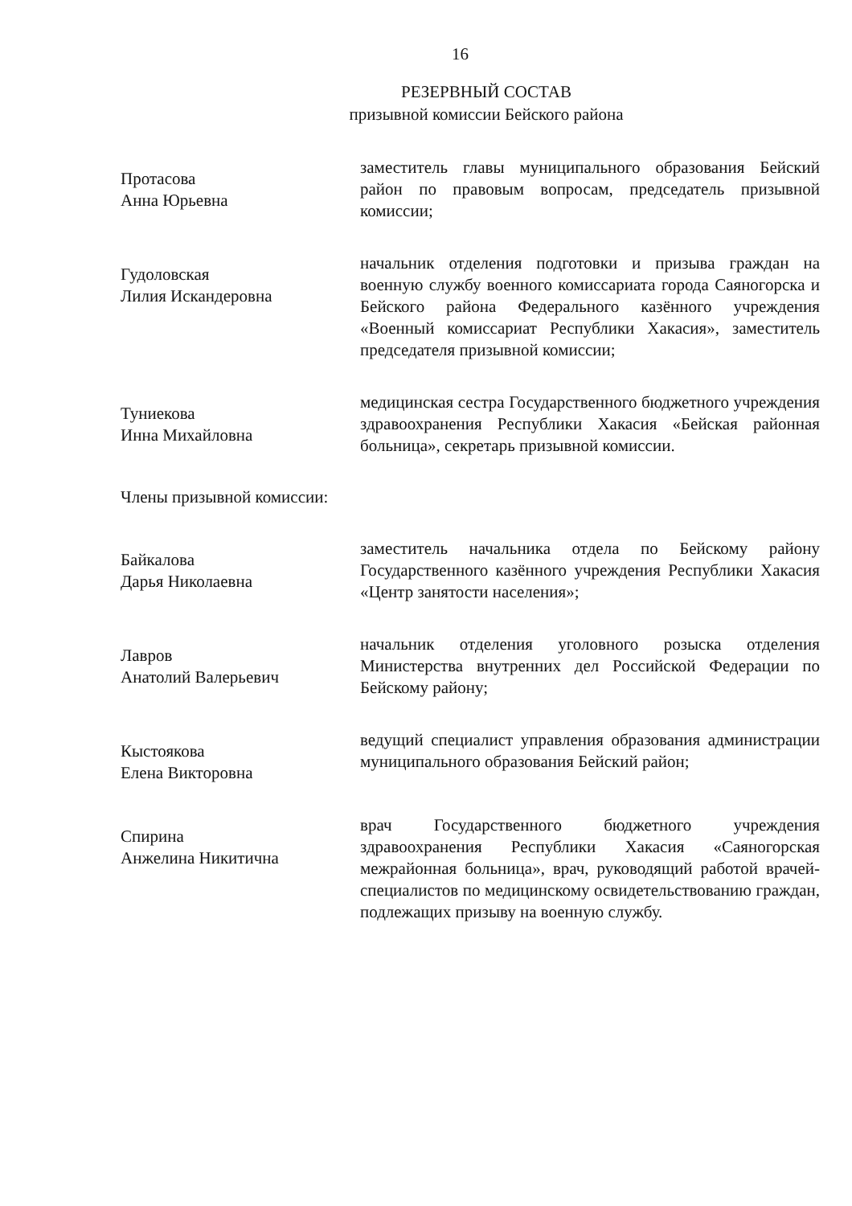16
РЕЗЕРВНЫЙ СОСТАВ
призывной комиссии Бейского района
Протасова
Анна Юрьевна
заместитель главы муниципального образования Бейский район по правовым вопросам, председатель призывной комиссии;
Гудоловская
Лилия Искандеровна
начальник отделения подготовки и призыва граждан на военную службу военного комиссариата города Саяногорска и Бейского района Федерального казённого учреждения «Военный комиссариат Республики Хакасия», заместитель председателя призывной комиссии;
Туниекова
Инна Михайловна
медицинская сестра Государственного бюджетного учреждения здравоохранения Республики Хакасия «Бейская районная больница», секретарь призывной комиссии.
Члены призывной комиссии:
Байкалова
Дарья Николаевна
заместитель начальника отдела по Бейскому району Государственного казённого учреждения Республики Хакасия «Центр занятости населения»;
Лавров
Анатолий Валерьевич
начальник отделения уголовного розыска отделения Министерства внутренних дел Российской Федерации по Бейскому району;
Кыстоякова
Елена Викторовна
ведущий специалист управления образования администрации муниципального образования Бейский район;
Спирина
Анжелина Никитична
врач Государственного бюджетного учреждения здравоохранения Республики Хакасия «Саяногорская межрайонная больница», врач, руководящий работой врачей-специалистов по медицинскому освидетельствованию граждан, подлежащих призыву на военную службу.